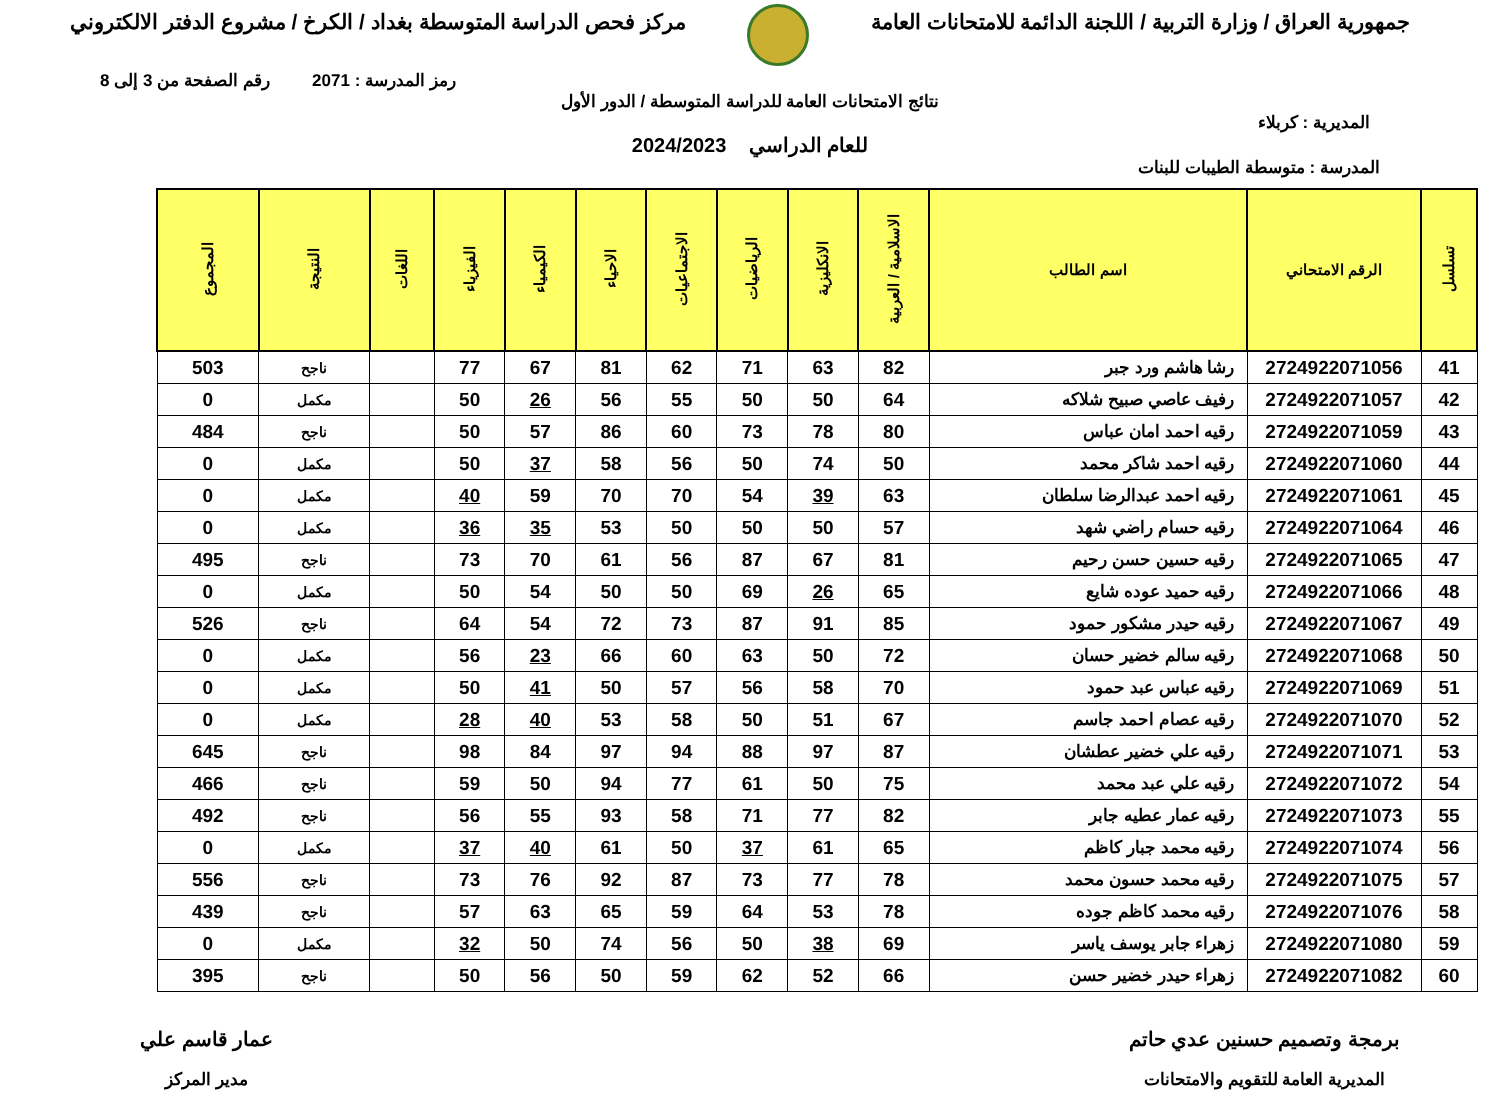جمهورية العراق / وزارة التربية / اللجنة الدائمة للامتحانات العامة
مركز فحص الدراسة المتوسطة بغداد / الكرخ / مشروع الدفتر الالكتروني
رمز المدرسة : 2071 رقم الصفحة من 3 إلى 8
نتائج الامتحانات العامة للدراسة المتوسطة / الدور الأول
المديرية : كربلاء
للعام الدراسي 2024/2023
المدرسة : متوسطة الطيبات للبنات
| تسلسل | الرقم الامتحاني | اسم الطالب | الاسلامية / العربية | الانكليزية | الرياضيات | الاجتماعيات | الاحياء | الكيمياء | الفيزياء | اللغات | النتيجة | المجموع |
| --- | --- | --- | --- | --- | --- | --- | --- | --- | --- | --- | --- | --- |
| 41 | 2724922071056 | رشا هاشم ورد جبر | 82 | 63 | 71 | 62 | 81 | 67 | 77 | | ناجح | 503 |
| 42 | 2724922071057 | رفيف عاصي صبيح شلاكه | 64 | 50 | 50 | 55 | 56 | 26 | 50 | | مكمل | 0 |
| 43 | 2724922071059 | رقيه احمد امان عباس | 80 | 78 | 73 | 60 | 86 | 57 | 50 | | ناجح | 484 |
| 44 | 2724922071060 | رقيه احمد شاكر محمد | 50 | 74 | 50 | 56 | 58 | 37 | 50 | | مكمل | 0 |
| 45 | 2724922071061 | رقيه احمد عبدالرضا سلطان | 63 | 39 | 54 | 70 | 70 | 59 | 40 | | مكمل | 0 |
| 46 | 2724922071064 | رقيه حسام راضي شهد | 57 | 50 | 50 | 50 | 53 | 35 | 36 | | مكمل | 0 |
| 47 | 2724922071065 | رقيه حسين حسن رحيم | 81 | 67 | 87 | 56 | 61 | 70 | 73 | | ناجح | 495 |
| 48 | 2724922071066 | رقيه حميد عوده شايع | 65 | 26 | 69 | 50 | 50 | 54 | 50 | | مكمل | 0 |
| 49 | 2724922071067 | رقيه حيدر مشكور حمود | 85 | 91 | 87 | 73 | 72 | 54 | 64 | | ناجح | 526 |
| 50 | 2724922071068 | رقيه سالم خضير حسان | 72 | 50 | 63 | 60 | 66 | 23 | 56 | | مكمل | 0 |
| 51 | 2724922071069 | رقيه عباس عبد حمود | 70 | 58 | 56 | 57 | 50 | 41 | 50 | | مكمل | 0 |
| 52 | 2724922071070 | رقيه عصام احمد جاسم | 67 | 51 | 50 | 58 | 53 | 40 | 28 | | مكمل | 0 |
| 53 | 2724922071071 | رقيه علي خضير عطشان | 87 | 97 | 88 | 94 | 97 | 84 | 98 | | ناجح | 645 |
| 54 | 2724922071072 | رقيه علي عبد محمد | 75 | 50 | 61 | 77 | 94 | 50 | 59 | | ناجح | 466 |
| 55 | 2724922071073 | رقيه عمار عطيه جابر | 82 | 77 | 71 | 58 | 93 | 55 | 56 | | ناجح | 492 |
| 56 | 2724922071074 | رقيه محمد جبار كاظم | 65 | 61 | 37 | 50 | 61 | 40 | 37 | | مكمل | 0 |
| 57 | 2724922071075 | رقيه محمد حسون محمد | 78 | 77 | 73 | 87 | 92 | 76 | 73 | | ناجح | 556 |
| 58 | 2724922071076 | رقيه محمد كاظم جوده | 78 | 53 | 64 | 59 | 65 | 63 | 57 | | ناجح | 439 |
| 59 | 2724922071080 | زهراء جابر يوسف ياسر | 69 | 38 | 50 | 56 | 74 | 50 | 32 | | مكمل | 0 |
| 60 | 2724922071082 | زهراء حيدر خضير حسن | 66 | 52 | 62 | 59 | 50 | 56 | 50 | | ناجح | 395 |
برمجة وتصميم حسنين عدي حاتم
المديرية العامة للتقويم والامتحانات
عمار قاسم علي
مدير المركز